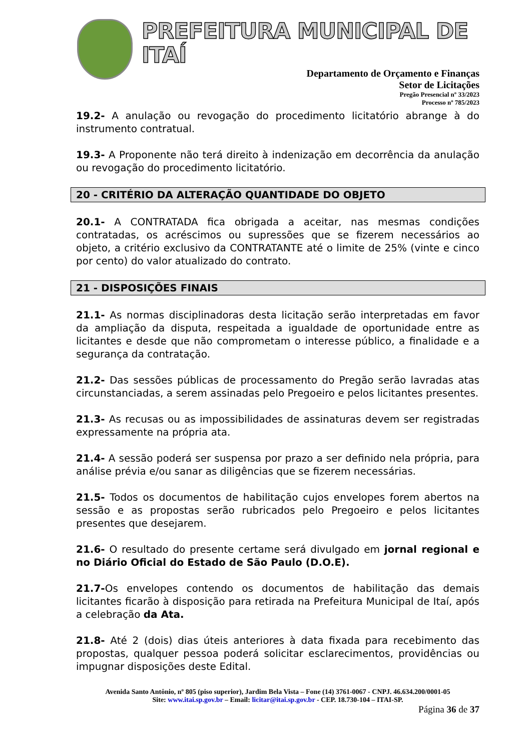PREFEITURA MUNICIPAL DE ITAÍ
Departamento de Orçamento e Finanças
Setor de Licitações
Pregão Presencial nº 33/2023
Processo nº 785/2023
19.2- A anulação ou revogação do procedimento licitatório abrange à do instrumento contratual.
19.3- A Proponente não terá direito à indenização em decorrência da anulação ou revogação do procedimento licitatório.
20 - CRITÉRIO DA ALTERAÇÃO QUANTIDADE DO OBJETO
20.1- A CONTRATADA fica obrigada a aceitar, nas mesmas condições contratadas, os acréscimos ou supressões que se fizerem necessários ao objeto, a critério exclusivo da CONTRATANTE até o limite de 25% (vinte e cinco por cento) do valor atualizado do contrato.
21 - DISPOSIÇÕES FINAIS
21.1- As normas disciplinadoras desta licitação serão interpretadas em favor da ampliação da disputa, respeitada a igualdade de oportunidade entre as licitantes e desde que não comprometam o interesse público, a finalidade e a segurança da contratação.
21.2- Das sessões públicas de processamento do Pregão serão lavradas atas circunstanciadas, a serem assinadas pelo Pregoeiro e pelos licitantes presentes.
21.3- As recusas ou as impossibilidades de assinaturas devem ser registradas expressamente na própria ata.
21.4- A sessão poderá ser suspensa por prazo a ser definido nela própria, para análise prévia e/ou sanar as diligências que se fizerem necessárias.
21.5- Todos os documentos de habilitação cujos envelopes forem abertos na sessão e as propostas serão rubricados pelo Pregoeiro e pelos licitantes presentes que desejarem.
21.6- O resultado do presente certame será divulgado em jornal regional e no Diário Oficial do Estado de São Paulo (D.O.E).
21.7-Os envelopes contendo os documentos de habilitação das demais licitantes ficarão à disposição para retirada na Prefeitura Municipal de Itaí, após a celebração da Ata.
21.8- Até 2 (dois) dias úteis anteriores à data fixada para recebimento das propostas, qualquer pessoa poderá solicitar esclarecimentos, providências ou impugnar disposições deste Edital.
Avenida Santo Antônio, nº 805 (piso superior), Jardim Bela Vista – Fone (14) 3761-0067 - CNPJ. 46.634.200/0001-05
Site: www.itai.sp.gov.br – Email: licitar@itai.sp.gov.br - CEP. 18.730-104 – ITAI-SP.
Página 36 de 37